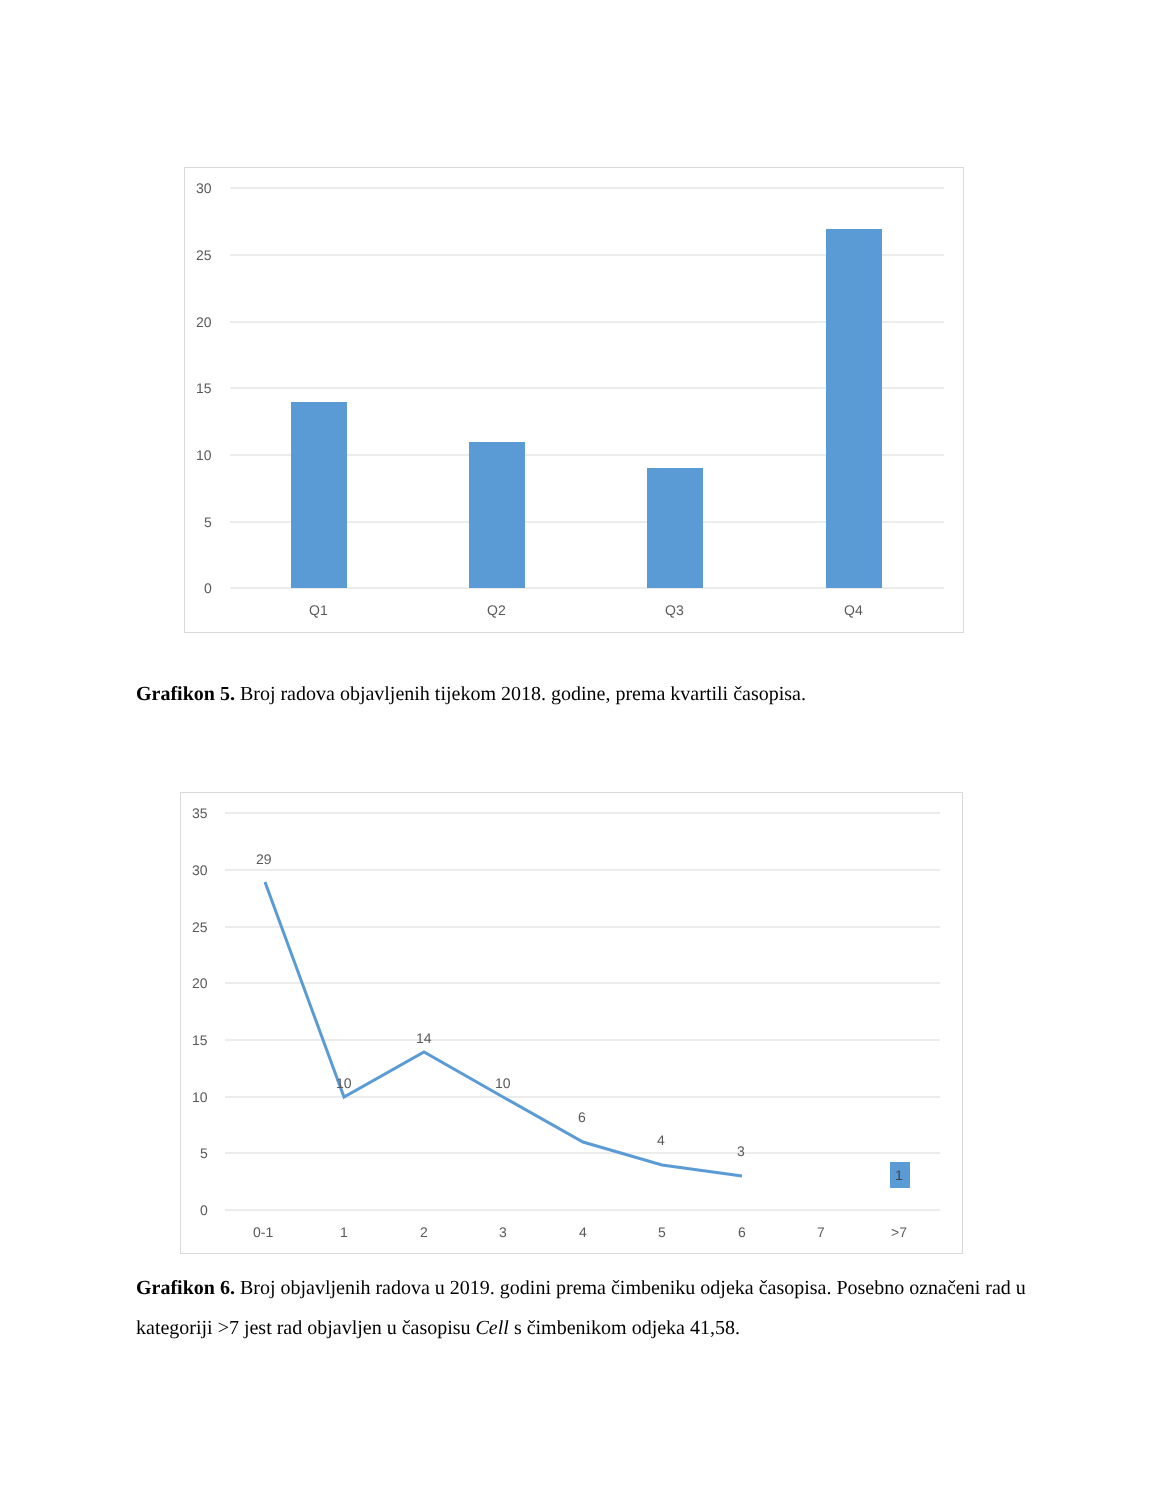30
25
20
15
10
5
0
Q1
Q2
Q3
Q4
Grafikon 5. Broj radova objavljenih tijekom 2018. godine, prema kvartili časopisa.
35
30
25
20
15
10
5
0
29
10
14
10
6
4
3
1
0-1
1
2
3
4
5
6
7
>7
Grafikon 6. Broj objavljenih radova u 2019. godini prema čimbeniku odjeka časopisa. Posebno označeni rad u kategoriji >7 jest rad objavljen u časopisu Cell s čimbenikom odjeka 41,58.